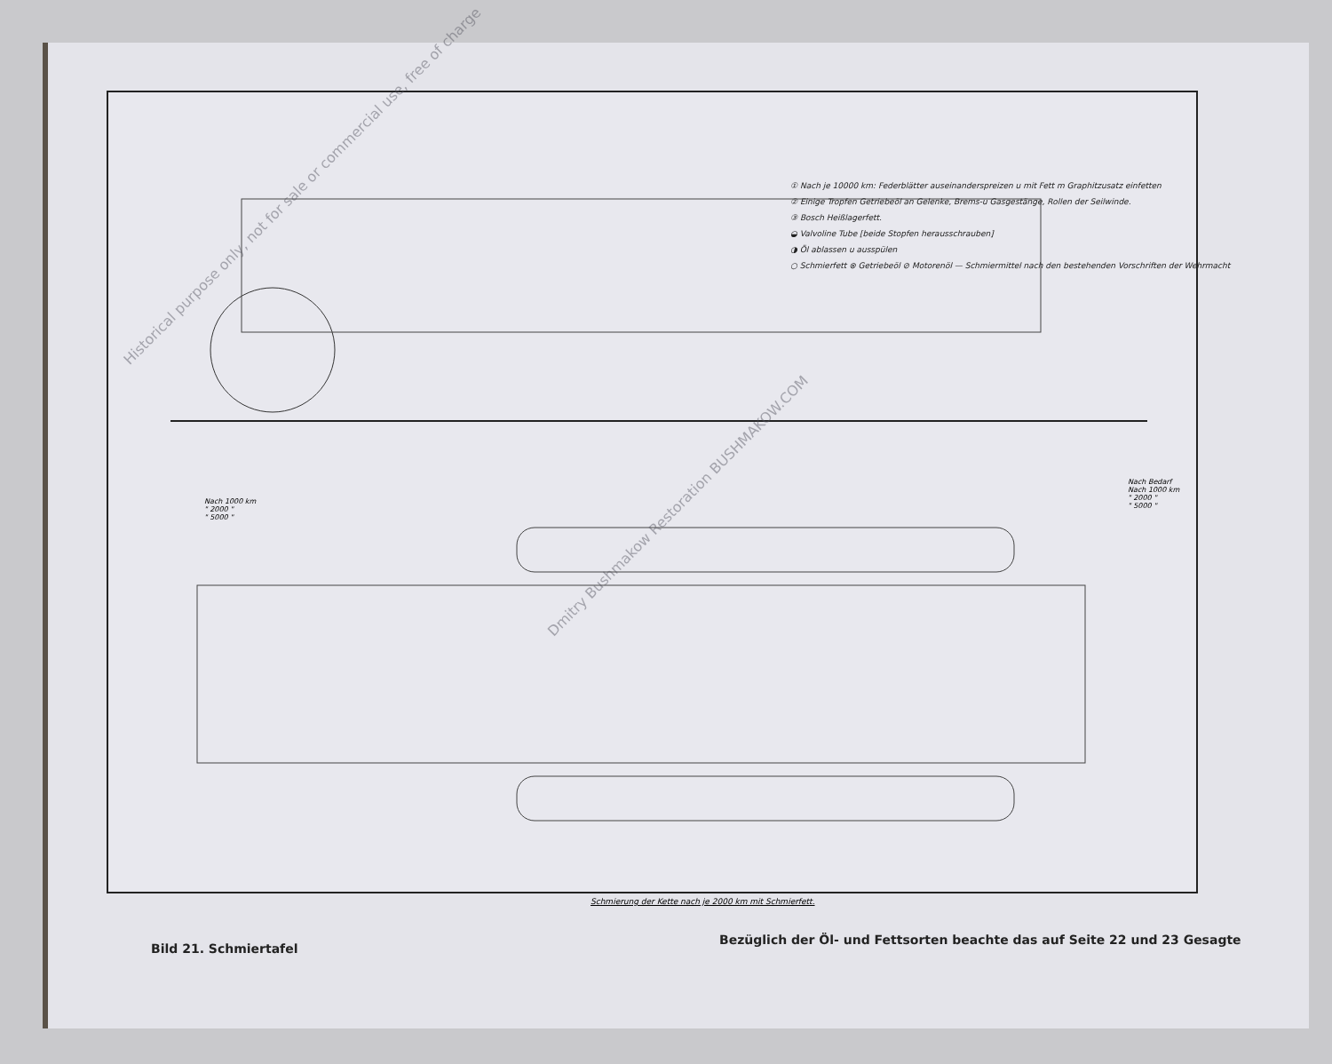① Nach je 10000 km: Federblätter auseinanderspreizen u mit Fett m Graphitzusatz einfetten
② Einige Tropfen Getriebeöl an Gelenke, Brems-u Gasgestänge, Rollen der Seilwinde.
③ Bosch Heißlagerfett.
◒ Valvoline Tube [beide Stopfen herausschrauben]
◑ Öl ablassen u ausspülen
○ Schmierfett ⊗ Getriebeöl ⊘ Motorenöl — Schmiermittel nach den bestehenden Vorschriften der Wehrmacht
Nach 1000 km
" 2000 "
" 5000 "
Nach Bedarf
Nach 1000 km
" 2000 "
" 5000 "
Schmierung der Kette nach je 2000 km mit Schmierfett.
Bild 21. Schmiertafel
Bezüglich der Öl- und Fettsorten beachte das auf Seite 22 und 23 Gesagte
Historical purpose only, not for sale or commercial use, free of charge
Dmitry Bushmakow Restoration BUSHMAKOW.COM